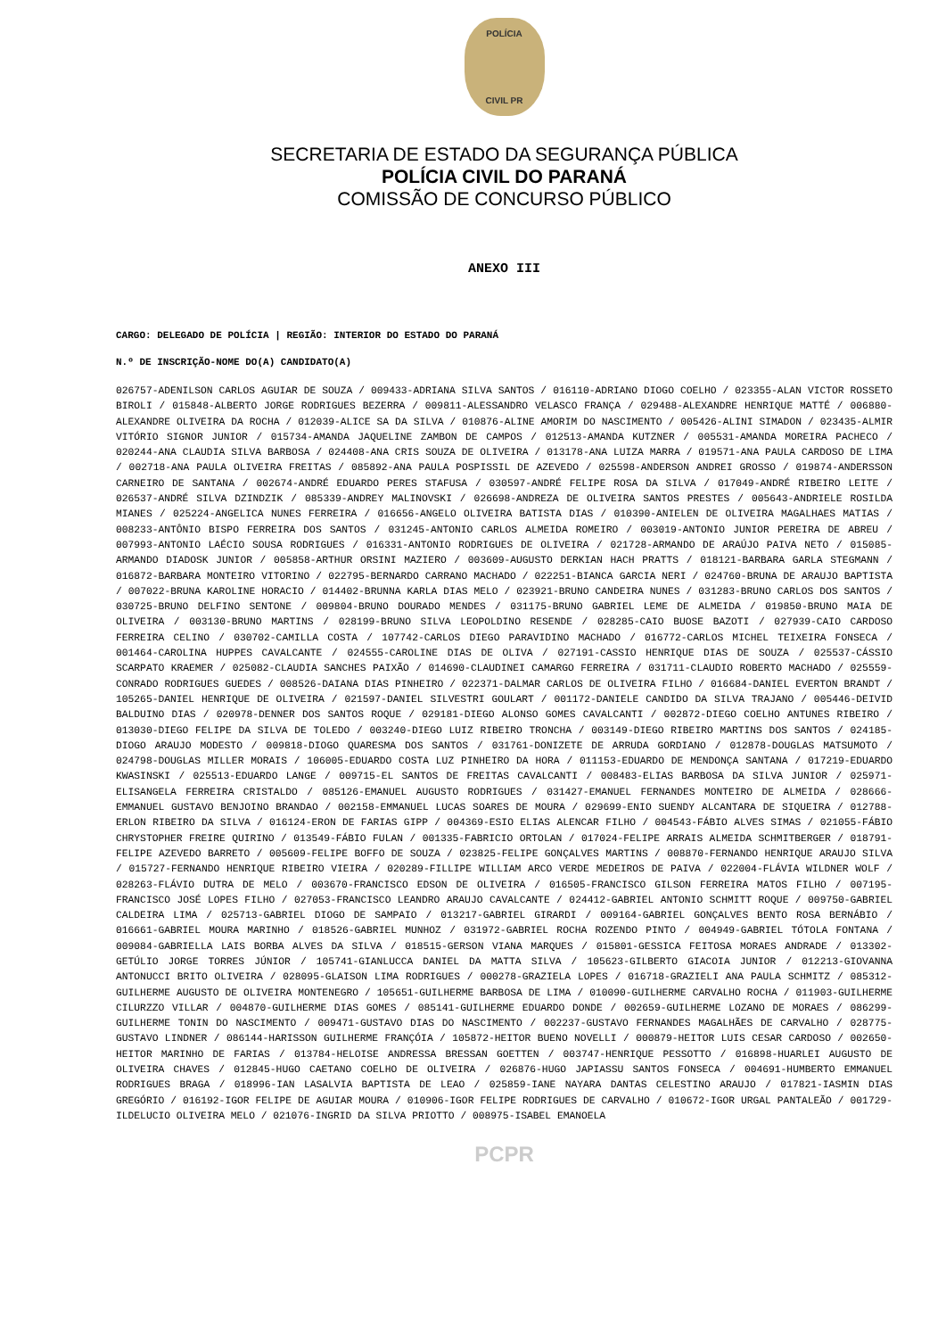POLÍCIA
CIVIL PR
SECRETARIA DE ESTADO DA SEGURANÇA PÚBLICA
POLÍCIA CIVIL DO PARANÁ
COMISSÃO DE CONCURSO PÚBLICO
ANEXO III
CARGO: DELEGADO DE POLÍCIA | REGIÃO: INTERIOR DO ESTADO DO PARANÁ
N.º DE INSCRIÇÃO-NOME DO(A) CANDIDATO(A)
026757-ADENILSON CARLOS AGUIAR DE SOUZA / 009433-ADRIANA SILVA SANTOS / 016110-ADRIANO DIOGO COELHO / 023355-ALAN VICTOR ROSSETO BIROLI / 015848-ALBERTO JORGE RODRIGUES BEZERRA / 009811-ALESSANDRO VELASCO FRANÇA / 029488-ALEXANDRE HENRIQUE MATTÉ / 006880-ALEXANDRE OLIVEIRA DA ROCHA / 012039-ALICE SA DA SILVA / 010876-ALINE AMORIM DO NASCIMENTO / 005426-ALINI SIMADON / 023435-ALMIR VITÓRIO SIGNOR JUNIOR / 015734-AMANDA JAQUELINE ZAMBON DE CAMPOS / 012513-AMANDA KUTZNER / 005531-AMANDA MOREIRA PACHECO / 020244-ANA CLAUDIA SILVA BARBOSA / 024408-ANA CRIS SOUZA DE OLIVEIRA / 013178-ANA LUIZA MARRA / 019571-ANA PAULA CARDOSO DE LIMA / 002718-ANA PAULA OLIVEIRA FREITAS / 085892-ANA PAULA POSPISSIL DE AZEVEDO / 025598-ANDERSON ANDREI GROSSO / 019874-ANDERSSON CARNEIRO DE SANTANA / 002674-ANDRÉ EDUARDO PERES STAFUSA / 030597-ANDRÉ FELIPE ROSA DA SILVA / 017049-ANDRÉ RIBEIRO LEITE / 026537-ANDRÉ SILVA DZINDZIK / 085339-ANDREY MALINOVSKI / 026698-ANDREZA DE OLIVEIRA SANTOS PRESTES / 005643-ANDRIELE ROSILDA MIANES / 025224-ANGELICA NUNES FERREIRA / 016656-ANGELO OLIVEIRA BATISTA DIAS / 010390-ANIELEN DE OLIVEIRA MAGALHAES MATIAS / 008233-ANTÔNIO BISPO FERREIRA DOS SANTOS / 031245-ANTONIO CARLOS ALMEIDA ROMEIRO / 003019-ANTONIO JUNIOR PEREIRA DE ABREU / 007993-ANTONIO LAÉCIO SOUSA RODRIGUES / 016331-ANTONIO RODRIGUES DE OLIVEIRA / 021728-ARMANDO DE ARAÚJO PAIVA NETO / 015085-ARMANDO DIADOSK JUNIOR / 005858-ARTHUR ORSINI MAZIERO / 003609-AUGUSTO DERKIAN HACH PRATTS / 018121-BARBARA GARLA STEGMANN / 016872-BARBARA MONTEIRO VITORINO / 022795-BERNARDO CARRANO MACHADO / 022251-BIANCA GARCIA NERI / 024760-BRUNA DE ARAUJO BAPTISTA / 007022-BRUNA KAROLINE HORACIO / 014402-BRUNNA KARLA DIAS MELO / 023921-BRUNO CANDEIRA NUNES / 031283-BRUNO CARLOS DOS SANTOS / 030725-BRUNO DELFINO SENTONE / 009804-BRUNO DOURADO MENDES / 031175-BRUNO GABRIEL LEME DE ALMEIDA / 019850-BRUNO MAIA DE OLIVEIRA / 003130-BRUNO MARTINS / 028199-BRUNO SILVA LEOPOLDINO RESENDE / 028285-CAIO BUOSE BAZOTI / 027939-CAIO CARDOSO FERREIRA CELINO / 030702-CAMILLA COSTA / 107742-CARLOS DIEGO PARAVIDINO MACHADO / 016772-CARLOS MICHEL TEIXEIRA FONSECA / 001464-CAROLINA HUPPES CAVALCANTE / 024555-CAROLINE DIAS DE OLIVA / 027191-CASSIO HENRIQUE DIAS DE SOUZA / 025537-CÁSSIO SCARPATO KRAEMER / 025082-CLAUDIA SANCHES PAIXÃO / 014690-CLAUDINEI CAMARGO FERREIRA / 031711-CLAUDIO ROBERTO MACHADO / 025559-CONRADO RODRIGUES GUEDES / 008526-DAIANA DIAS PINHEIRO / 022371-DALMAR CARLOS DE OLIVEIRA FILHO / 016684-DANIEL EVERTON BRANDT / 105265-DANIEL HENRIQUE DE OLIVEIRA / 021597-DANIEL SILVESTRI GOULART / 001172-DANIELE CANDIDO DA SILVA TRAJANO / 005446-DEIVID BALDUINO DIAS / 020978-DENNER DOS SANTOS ROQUE / 029181-DIEGO ALONSO GOMES CAVALCANTI / 002872-DIEGO COELHO ANTUNES RIBEIRO / 013030-DIEGO FELIPE DA SILVA DE TOLEDO / 003240-DIEGO LUIZ RIBEIRO TRONCHA / 003149-DIEGO RIBEIRO MARTINS DOS SANTOS / 024185-DIOGO ARAUJO MODESTO / 009818-DIOGO QUARESMA DOS SANTOS / 031761-DONIZETE DE ARRUDA GORDIANO / 012878-DOUGLAS MATSUMOTO / 024798-DOUGLAS MILLER MORAIS / 106005-EDUARDO COSTA LUZ PINHEIRO DA HORA / 011153-EDUARDO DE MENDONÇA SANTANA / 017219-EDUARDO KWASINSKI / 025513-EDUARDO LANGE / 009715-EL SANTOS DE FREITAS CAVALCANTI / 008483-ELIAS BARBOSA DA SILVA JUNIOR / 025971-ELISANGELA FERREIRA CRISTALDO / 085126-EMANUEL AUGUSTO RODRIGUES / 031427-EMANUEL FERNANDES MONTEIRO DE ALMEIDA / 028666-EMMANUEL GUSTAVO BENJOINO BRANDAO / 002158-EMMANUEL LUCAS SOARES DE MOURA / 029699-ENIO SUENDY ALCANTARA DE SIQUEIRA / 012788-ERLON RIBEIRO DA SILVA / 016124-ERON DE FARIAS GIPP / 004369-ESIO ELIAS ALENCAR FILHO / 004543-FÁBIO ALVES SIMAS / 021055-FÁBIO CHRYSTOPHER FREIRE QUIRINO / 013549-FÁBIO FULAN / 001335-FABRICIO ORTOLAN / 017024-FELIPE ARRAIS ALMEIDA SCHMITBERGER / 018791-FELIPE AZEVEDO BARRETO / 005609-FELIPE BOFFO DE SOUZA / 023825-FELIPE GONÇALVES MARTINS / 008870-FERNANDO HENRIQUE ARAUJO SILVA / 015727-FERNANDO HENRIQUE RIBEIRO VIEIRA / 020289-FILLIPE WILLIAM ARCO VERDE MEDEIROS DE PAIVA / 022004-FLÁVIA WILDNER WOLF / 028263-FLÁVIO DUTRA DE MELO / 003670-FRANCISCO EDSON DE OLIVEIRA / 016505-FRANCISCO GILSON FERREIRA MATOS FILHO / 007195-FRANCISCO JOSÉ LOPES FILHO / 027053-FRANCISCO LEANDRO ARAUJO CAVALCANTE / 024412-GABRIEL ANTONIO SCHMITT ROQUE / 009750-GABRIEL CALDEIRA LIMA / 025713-GABRIEL DIOGO DE SAMPAIO / 013217-GABRIEL GIRARDI / 009164-GABRIEL GONÇALVES BENTO ROSA BERNÁBIO / 016661-GABRIEL MOURA MARINHO / 018526-GABRIEL MUNHOZ / 031972-GABRIEL ROCHA ROZENDO PINTO / 004949-GABRIEL TÓTOLA FONTANA / 009084-GABRIELLA LAIS BORBA ALVES DA SILVA / 018515-GERSON VIANA MARQUES / 015801-GESSICA FEITOSA MORAES ANDRADE / 013302-GETÚLIO JORGE TORRES JÚNIOR / 105741-GIANLUCCA DANIEL DA MATTA SILVA / 105623-GILBERTO GIACOIA JUNIOR / 012213-GIOVANNA ANTONUCCI BRITO OLIVEIRA / 028095-GLAISON LIMA RODRIGUES / 000278-GRAZIELA LOPES / 016718-GRAZIELI ANA PAULA SCHMITZ / 085312-GUILHERME AUGUSTO DE OLIVEIRA MONTENEGRO / 105651-GUILHERME BARBOSA DE LIMA / 010090-GUILHERME CARVALHO ROCHA / 011903-GUILHERME CILURZZO VILLAR / 004870-GUILHERME DIAS GOMES / 085141-GUILHERME EDUARDO DONDE / 002659-GUILHERME LOZANO DE MORAES / 086299-GUILHERME TONIN DO NASCIMENTO / 009471-GUSTAVO DIAS DO NASCIMENTO / 002237-GUSTAVO FERNANDES MAGALHÃES DE CARVALHO / 028775-GUSTAVO LINDNER / 086144-HARISSON GUILHERME FRANÇÓIA / 105872-HEITOR BUENO NOVELLI / 000879-HEITOR LUIS CESAR CARDOSO / 002650-HEITOR MARINHO DE FARIAS / 013784-HELOISE ANDRESSA BRESSAN GOETTEN / 003747-HENRIQUE PESSOTTO / 016898-HUARLEI AUGUSTO DE OLIVEIRA CHAVES / 012845-HUGO CAETANO COELHO DE OLIVEIRA / 026876-HUGO JAPIASSU SANTOS FONSECA / 004691-HUMBERTO EMMANUEL RODRIGUES BRAGA / 018996-IAN LASALVIA BAPTISTA DE LEAO / 025859-IANE NAYARA DANTAS CELESTINO ARAUJO / 017821-IASMIN DIAS GREGÓRIO / 016192-IGOR FELIPE DE AGUIAR MOURA / 010906-IGOR FELIPE RODRIGUES DE CARVALHO / 010672-IGOR URGAL PANTALEÃO / 001729-ILDELUCIO OLIVEIRA MELO / 021076-INGRID DA SILVA PRIOTTO / 008975-ISABEL EMANOELA
PCPR